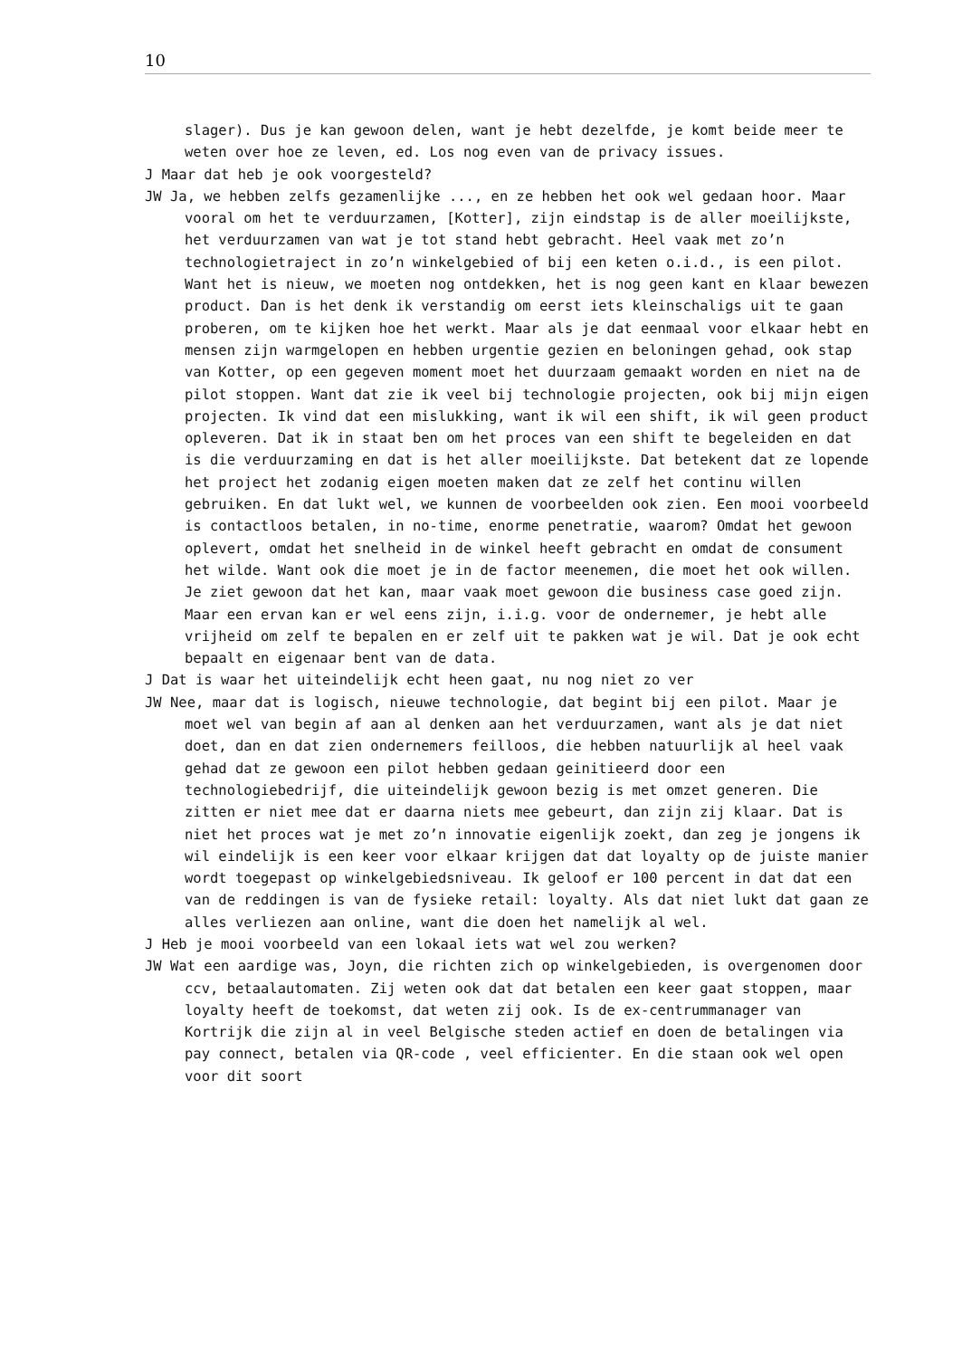10
slager). Dus je kan gewoon delen, want je hebt dezelfde, je komt beide meer te weten over hoe ze leven, ed. Los nog even van de privacy issues.
J Maar dat heb je ook voorgesteld?
JW Ja, we hebben zelfs gezamenlijke ..., en ze hebben het ook wel gedaan hoor. Maar vooral om het te verduurzamen, [Kotter], zijn eindstap is de aller moeilijkste, het verduurzamen van wat je tot stand hebt gebracht. Heel vaak met zo’n technologietraject in zo’n winkelgebied of bij een keten o.i.d., is een pilot. Want het is nieuw, we moeten nog ontdekken, het is nog geen kant en klaar bewezen product. Dan is het denk ik verstandig om eerst iets kleinschaligs uit te gaan proberen, om te kijken hoe het werkt. Maar als je dat eenmaal voor elkaar hebt en mensen zijn warmgelopen en hebben urgentie gezien en beloningen gehad, ook stap van Kotter, op een gegeven moment moet het duurzaam gemaakt worden en niet na de pilot stoppen. Want dat zie ik veel bij technologie projecten, ook bij mijn eigen projecten. Ik vind dat een mislukking, want ik wil een shift, ik wil geen product opleveren. Dat ik in staat ben om het proces van een shift te begeleiden en dat is die verduurzaming en dat is het aller moeilijkste. Dat betekent dat ze lopende het project het zodanig eigen moeten maken dat ze zelf het continu willen gebruiken. En dat lukt wel, we kunnen de voorbeelden ook zien. Een mooi voorbeeld is contactloos betalen, in no-time, enorme penetratie, waarom? Omdat het gewoon oplevert, omdat het snelheid in de winkel heeft gebracht en omdat de consument het wilde. Want ook die moet je in de factor meenemen, die moet het ook willen. Je ziet gewoon dat het kan, maar vaak moet gewoon die business case goed zijn. Maar een ervan kan er wel eens zijn, i.i.g. voor de ondernemer, je hebt alle vrijheid om zelf te bepalen en er zelf uit te pakken wat je wil. Dat je ook echt bepaalt en eigenaar bent van de data.
J Dat is waar het uiteindelijk echt heen gaat, nu nog niet zo ver
JW Nee, maar dat is logisch, nieuwe technologie, dat begint bij een pilot. Maar je moet wel van begin af aan al denken aan het verduurzamen, want als je dat niet doet, dan en dat zien ondernemers feilloos, die hebben natuurlijk al heel vaak gehad dat ze gewoon een pilot hebben gedaan geinitieerd door een technologiebedrijf, die uiteindelijk gewoon bezig is met omzet generen. Die zitten er niet mee dat er daarna niets mee gebeurt, dan zijn zij klaar. Dat is niet het proces wat je met zo’n innovatie eigenlijk zoekt, dan zeg je jongens ik wil eindelijk is een keer voor elkaar krijgen dat dat loyalty op de juiste manier wordt toegepast op winkelgebiedsniveau. Ik geloof er 100 percent in dat dat een van de reddingen is van de fysieke retail: loyalty. Als dat niet lukt dat gaan ze alles verliezen aan online, want die doen het namelijk al wel.
J Heb je mooi voorbeeld van een lokaal iets wat wel zou werken?
JW Wat een aardige was, Joyn, die richten zich op winkelgebieden, is overgenomen door ccv, betaalautomaten. Zij weten ook dat dat betalen een keer gaat stoppen, maar loyalty heeft de toekomst, dat weten zij ook. Is de ex-centrummanager van Kortrijk die zijn al in veel Belgische steden actief en doen de betalingen via pay connect, betalen via QR-code , veel efficienter. En die staan ook wel open voor dit soort